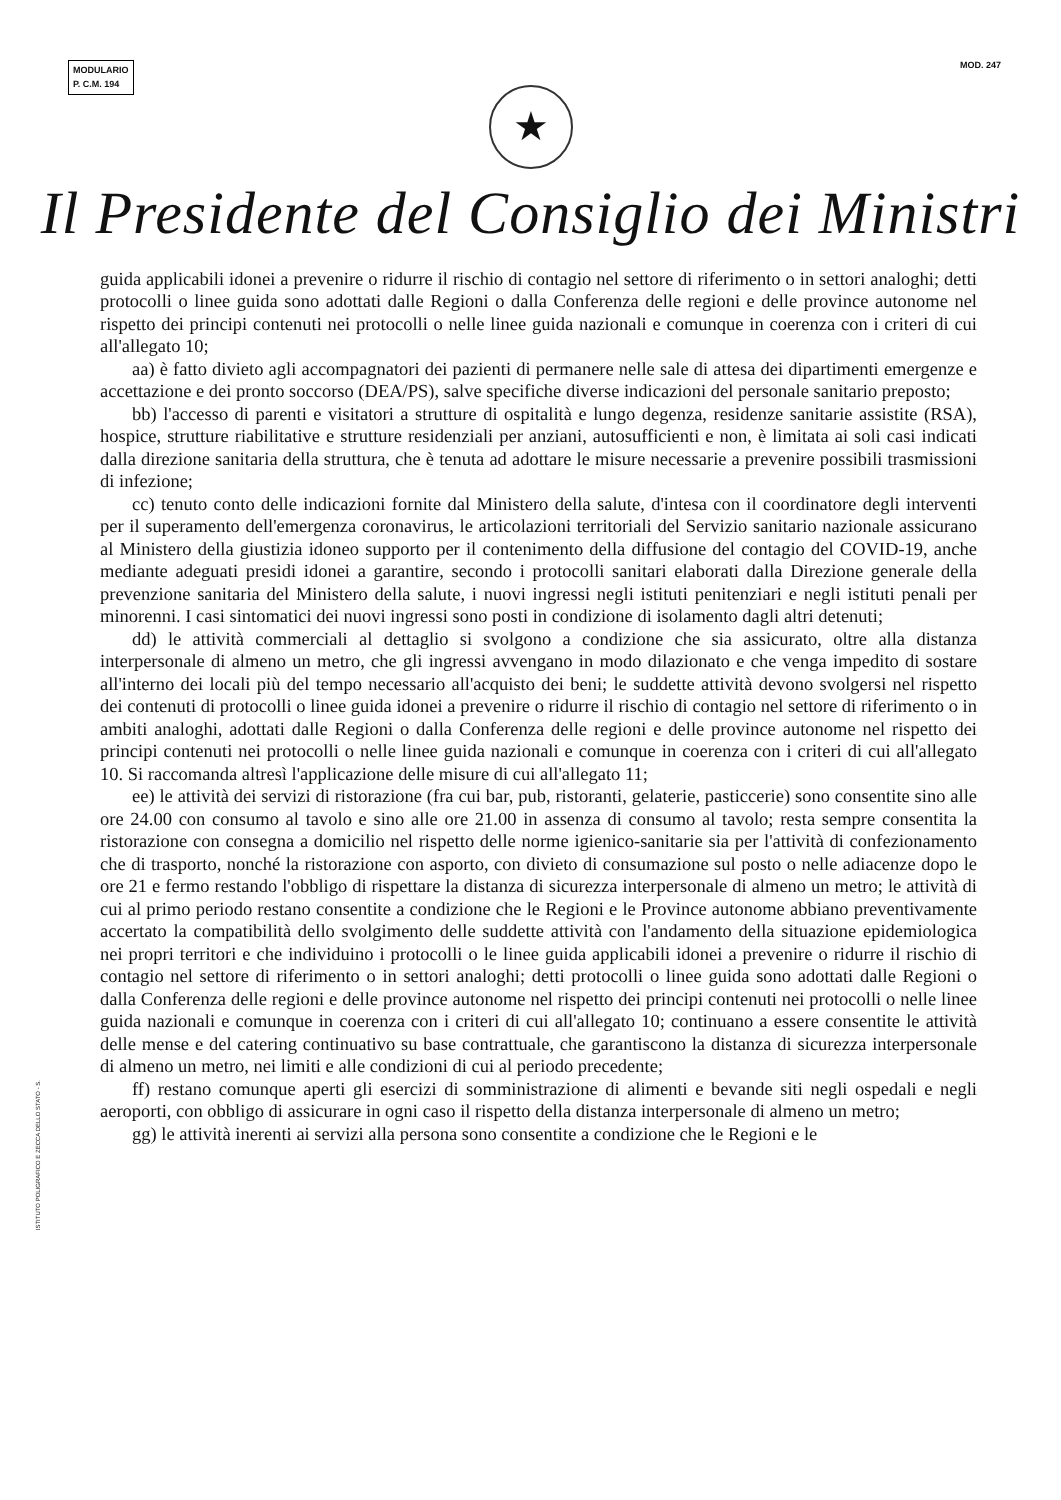MODULARIO
P. C.M. 194
MOD. 247
★
Il Presidente del Consiglio dei Ministri
guida applicabili idonei a prevenire o ridurre il rischio di contagio nel settore di riferimento o in settori analoghi; detti protocolli o linee guida sono adottati dalle Regioni o dalla Conferenza delle regioni e delle province autonome nel rispetto dei principi contenuti nei protocolli o nelle linee guida nazionali e comunque in coerenza con i criteri di cui all'allegato 10;
aa) è fatto divieto agli accompagnatori dei pazienti di permanere nelle sale di attesa dei dipartimenti emergenze e accettazione e dei pronto soccorso (DEA/PS), salve specifiche diverse indicazioni del personale sanitario preposto;
bb) l'accesso di parenti e visitatori a strutture di ospitalità e lungo degenza, residenze sanitarie assistite (RSA), hospice, strutture riabilitative e strutture residenziali per anziani, autosufficienti e non, è limitata ai soli casi indicati dalla direzione sanitaria della struttura, che è tenuta ad adottare le misure necessarie a prevenire possibili trasmissioni di infezione;
cc) tenuto conto delle indicazioni fornite dal Ministero della salute, d'intesa con il coordinatore degli interventi per il superamento dell'emergenza coronavirus, le articolazioni territoriali del Servizio sanitario nazionale assicurano al Ministero della giustizia idoneo supporto per il contenimento della diffusione del contagio del COVID-19, anche mediante adeguati presidi idonei a garantire, secondo i protocolli sanitari elaborati dalla Direzione generale della prevenzione sanitaria del Ministero della salute, i nuovi ingressi negli istituti penitenziari e negli istituti penali per minorenni. I casi sintomatici dei nuovi ingressi sono posti in condizione di isolamento dagli altri detenuti;
dd) le attività commerciali al dettaglio si svolgono a condizione che sia assicurato, oltre alla distanza interpersonale di almeno un metro, che gli ingressi avvengano in modo dilazionato e che venga impedito di sostare all'interno dei locali più del tempo necessario all'acquisto dei beni; le suddette attività devono svolgersi nel rispetto dei contenuti di protocolli o linee guida idonei a prevenire o ridurre il rischio di contagio nel settore di riferimento o in ambiti analoghi, adottati dalle Regioni o dalla Conferenza delle regioni e delle province autonome nel rispetto dei principi contenuti nei protocolli o nelle linee guida nazionali e comunque in coerenza con i criteri di cui all'allegato 10. Si raccomanda altresì l'applicazione delle misure di cui all'allegato 11;
ee) le attività dei servizi di ristorazione (fra cui bar, pub, ristoranti, gelaterie, pasticcerie) sono consentite sino alle ore 24.00 con consumo al tavolo e sino alle ore 21.00 in assenza di consumo al tavolo; resta sempre consentita la ristorazione con consegna a domicilio nel rispetto delle norme igienico-sanitarie sia per l'attività di confezionamento che di trasporto, nonché la ristorazione con asporto, con divieto di consumazione sul posto o nelle adiacenze dopo le ore 21 e fermo restando l'obbligo di rispettare la distanza di sicurezza interpersonale di almeno un metro; le attività di cui al primo periodo restano consentite a condizione che le Regioni e le Province autonome abbiano preventivamente accertato la compatibilità dello svolgimento delle suddette attività con l'andamento della situazione epidemiologica nei propri territori e che individuino i protocolli o le linee guida applicabili idonei a prevenire o ridurre il rischio di contagio nel settore di riferimento o in settori analoghi; detti protocolli o linee guida sono adottati dalle Regioni o dalla Conferenza delle regioni e delle province autonome nel rispetto dei principi contenuti nei protocolli o nelle linee guida nazionali e comunque in coerenza con i criteri di cui all'allegato 10; continuano a essere consentite le attività delle mense e del catering continuativo su base contrattuale, che garantiscono la distanza di sicurezza interpersonale di almeno un metro, nei limiti e alle condizioni di cui al periodo precedente;
ff) restano comunque aperti gli esercizi di somministrazione di alimenti e bevande siti negli ospedali e negli aeroporti, con obbligo di assicurare in ogni caso il rispetto della distanza interpersonale di almeno un metro;
gg) le attività inerenti ai servizi alla persona sono consentite a condizione che le Regioni e le
ISTITUTO POLIGRAFICO E ZECCA DELLO STATO - S.